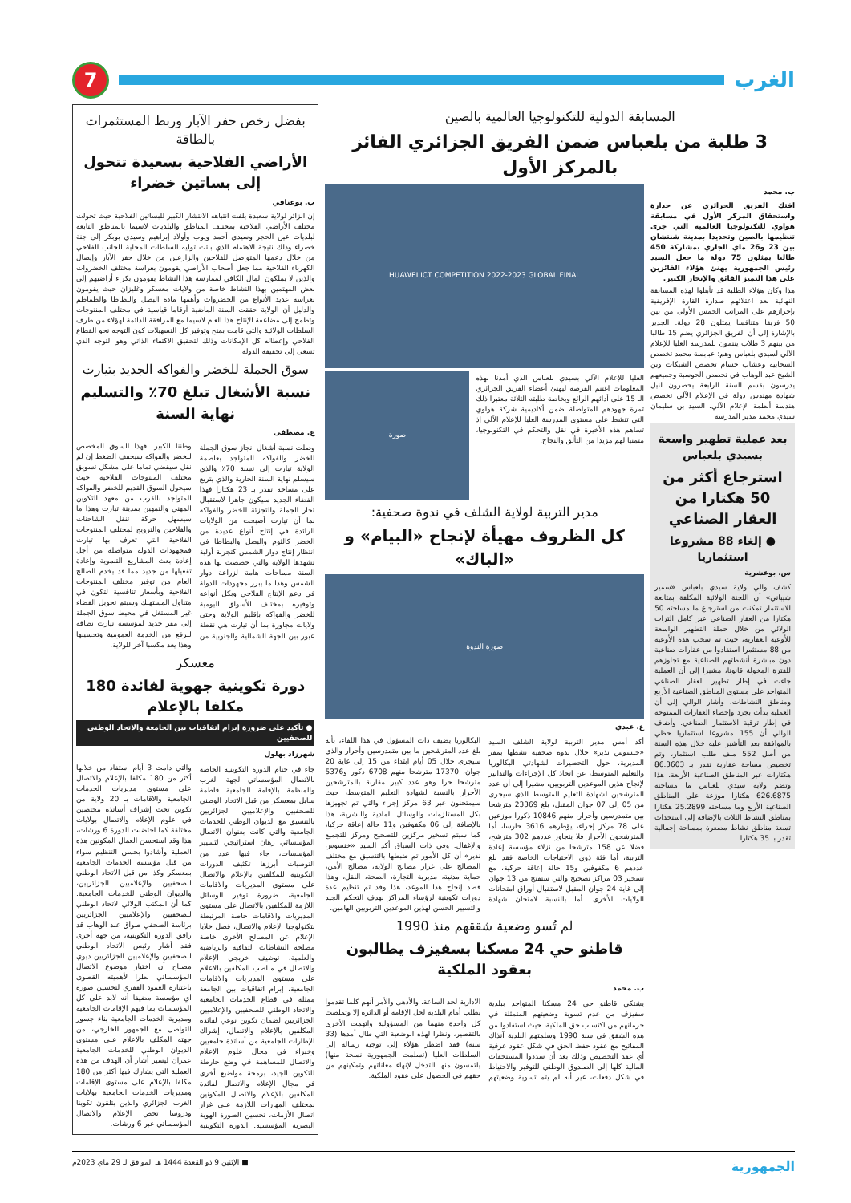الغرب
7
المسابقة الدولية للتكنولوجيا العالمية بالصين
3 طلبة من بلعباس ضمن الفريق الجزائري الفائز بالمركز الأول
ب. محمد
افتك الفريق الجزائري عن جدارة واستحقاق المركز الأول في مسابقة هواوي للتكنولوجيا العالمية التي جرى تنظيمها بالصين وتحديدا بمدينة شنتشان بين 23 و26 ماي الجاري بمشاركة 450 طالبا يمثلون 75 دولة ما جعل السيد رئيس الجمهورية يهنئ هؤلاء الفائزين على هذا التميز الفائق والإنجاز الكبير.
هذا وكان هؤلاء الطلبة قد تأهلوا لهذه المسابقة النهائية بعد اعتلائهم صدارة القارة الإفريقية بإحرازهم على المراتب الخمس الأولى من بين 50 فريقا متنافسا يمثلون 28 دولة. الجدير بالإشارة إلى أن الفريق الجزائري يضم 15 طالبا من بينهم 3 طلاب ينتمون للمدرسة العليا للإعلام الآلي لسيدي بلعباس وهم: عبابسة محمد تخصص السحابية وعشاب حسام تخصص الشبكات وبن الشيخ عبد الوهاب في تخصص الحوسبة وجميعهم يدرسون بقسم السنة الرابعة يحضرون لنيل شهادة مهندس دولة في الإعلام الآلي تخصص هندسة أنظمة الإعلام الآلي. السيد بن سليمان سيدي محمد مدير المدرسة
بعد عملية تطهير واسعة بسيدي بلعباس
استرجاع أكثر من 50 هكتارا من العقار الصناعي
● إلغاء 88 مشروعا استثماريا
س. بوعشرية
كشف والي ولاية سيدي بلعباس «سمير شيباني» أن اللجنة الولائية المكلفة بمتابعة الاستثمار تمكنت من استرجاع ما مساحته 50 هكتارا من العقار الصناعي عبر كامل التراب الولائي من خلال حملة التطهير الواسعة للأوعية العقارية، حيث تم سحب هذه الأوعية من 88 مستثمرا استفادوا من عقارات صناعية دون مباشرة أنشطتهم الصناعية مع تجاوزهم للفترة المخولة قانونا، مشيرا إلى أن العملية جاءت في إطار تطهير العقار الصناعي المتواجد على مستوى المناطق الصناعية الأربع ومناطق النشاطات. وأشار الوالي إلى أن العملية بدأت بجرد وإحصاء العقارات الممنوحة في إطار ترقية الاستثمار الصناعي. وأضاف الوالي أن 155 مشروعا استثماريا حظي بالموافقة بعد التأشير عليه خلال هذه السنة من أصل 552 ملف طلب استثمار، وتم تخصيص مساحة عقارية تقدر بـ 86.3603 هكتارات عبر المناطق الصناعية الأربعة. هذا وتضم ولاية سيدي بلعباس ما مساحته 626.6875 هكتارا موزعة على المناطق الصناعية الأربع وما مساحته 25.2899 هكتارا بمناطق النشاط الثلاث بالإضافة إلى استحداث تسعة مناطق نشاط مصغرة بمساحة إجمالية تقدر بـ 35 هكتارا.
HUAWEI ICT COMPETITION 2022-2023 GLOBAL FINAL
العليا للإعلام الآلي بسيدي بلعباس الذي أمدنا بهذه المعلومات اغتنم الفرصة ليهنئ أعضاء الفريق الجزائري الـ 15 على أدائهم الرائع وبخاصة طلبته الثلاثة معتبرا ذلك ثمرة جهودهم المتواصلة ضمن أكاديمية شركة هواوي التي تنشط على مستوى المدرسة العليا للإعلام الآلي إذ تساهم هذه الأخيرة في نقل والتحكم في التكنولوجيا، متمنيا لهم مزيدا من التألق والنجاح.
صورة
مدير التربية لولاية الشلف في ندوة صحفية:
كل الظروف مهيأة لإنجاح «البيام» و «الباك»
صورة الندوة
ع. عبدي
أكد أمس مدير التربية لولاية الشلف السيد «خنسوس نذير» خلال ندوة صحفية نشطها بمقر المديرية، حول التحضيرات لشهادتي البكالوريا والتعليم المتوسط، عن اتخاذ كل الإجراءات والتدابير لإنجاح هذين الموعدين التربويين، مشيرا إلى أن عدد المترشحين لشهادة التعليم المتوسط الذي سيجرى من 05 إلى 07 جوان المقبل، بلغ 23369 مترشحا بين متمدرسين وأحرار، منهم 10846 ذكورا موزعين على 78 مركز إجراء، يؤطرهم 3616 حارسا، أما المترشحون الأحرار فلا يتجاوز عددهم 302 مترشح، فضلا عن 158 مترشحا من نزلاء مؤسسة إعادة التربية، أما فئة ذوي الاحتياجات الخاصة فقد بلغ عددهم 6 مكفوفين و15 حالة إعاقة حركية، مع تسخير 03 مراكز تصحيح والتي ستفتح من 13 جوان إلى غاية 24 جوان المقبل لاستقبال أوراق امتحانات الولايات الأخرى. أما بالنسبة لامتحان شهادة البكالوريا يضيف ذات المسؤول في هذا اللقاء، بأنه بلغ عدد المترشحين ما بين متمدرسين وأحرار والذي سيجرى خلال 05 أيام ابتداء من 15 إلى غاية 20 جوان، 17370 مترشحا منهم 6708 ذكور و5376 مترشحا حرا وهو عدد كبير مقارنة بالمترشحين الأحرار بالنسبة لشهادة التعليم المتوسط، حيث سيمتحنون عبر 63 مركز إجراء والتي تم تجهيزها بكل المستلزمات والوسائل المادية والبشرية، هذا بالإضافة إلى 06 مكفوفين و11 حالة إعاقة حركيا، كما سيتم تسخير مركزين للتصحيح ومركز للتجميع والإغفال. وفي ذات السياق أكد السيد «خنسوس نذير» أن كل الأمور تم ضبطها بالتنسيق مع مختلف المصالح على غرار مصالح الولاية، مصالح الأمن، حماية مدنية، مديرية التجارة، الصحة، النقل، وهذا قصد إنجاح هذا الموعد، هذا وقد تم تنظيم عدة دورات تكوينية لرؤساء المراكز بهدف التحكم الجيد والتسيير الحسن لهذين الموعدين التربويين الهامين.
لم تُسو وضعية شققهم منذ 1990
قاطنو حي 24 مسكنا بسفيزف يطالبون بعقود الملكية
ب. محمد
يشتكي قاطنو حي 24 مسكنا المتواجد ببلدية سفيزف من عدم تسوية وضعيتهم المتمثلة في حرمانهم من اكتساب حق الملكية، حيث استفادوا من هذه الشقق في سنة 1990 وسلمتهم البلدية آنذاك المفاتيح مع عقود حفظ الحق في شكل عقود عرفية أي عقد التخصيص وذلك بعد أن سددوا المستحقات المالية كلها إلى الصندوق الوطني للتوفير والاحتياط في شكل دفعات، غير أنه لم يتم تسوية وضعيتهم الادارية لحد الساعة. والأدهى والأمر أنهم كلما تقدموا بطلب أمام البلدية لحل الإقامة أو الدائرة إلا وتملصت كل واحدة منهما من المسؤولية واتهمت الأخرى بالتقصير، ونظرا لهذه الوضعية التي طال أمدها (33 سنة) فقد اضطر هؤلاء إلى توجيه رسالة إلى السلطات العليا (تسلمت الجمهورية نسخة منها) يلتمسون منها التدخل لإنهاء معاناتهم وتمكينهم من حقهم في الحصول على عقود الملكية.
بفضل رخص حفر الآبار وربط المستثمرات بالطاقة
الأراضي الفلاحية بسعيدة تتحول إلى بساتين خضراء
ب. بوعنافي
إن الزائر لولاية سعيدة يلفت انتباهه الانتشار الكبير للبساتين الفلاحية حيث تحولت مختلف الأراضي الفلاحية بمختلف المناطق والبلديات لاسيما بالمناطق التابعة لبلديات عين الحجر وسيدي أحمد ويوب وأولاد إبراهيم وسيدي بوبكر إلى جنة خضراء وذلك نتيجة الاهتمام الذي باتت توليه السلطات المحلية للجانب الفلاحي من خلال دعمها المتواصل للفلاحين والزارعين من خلال حفر الآبار وإيصال الكهرباء الفلاحية مما جعل أصحاب الأراضي يقومون بغراسة مختلف الخضروات والذين لا يملكون المال الكافي لممارسة هذا النشاط يقومون بكراء أراضيهم إلى بعض المهتمين بهذا النشاط خاصة من ولايات معسكر وغليزان حيث يقومون بغراسة عديد الأنواع من الخضروات وأهمها مادة البصل والبطاطا والطماطم والدليل أن الولاية حققت السنة الماضية أرقاما قياسية في مختلف المنتوجات وتطمح إلى مضاعفة الإنتاج هذا العام لاسيما مع المرافقة الدائمة لهؤلاء من طرف السلطات الولائية والتي قامت بمنح وتوفير كل التسهيلات كون التوجه نحو القطاع الفلاحي وإعطائه كل الإمكانات وذلك لتحقيق الاكتفاء الذاتي وهو التوجه الذي تسعى إلى تحقيقه الدولة.
سوق الجملة للخضر والفواكه الجديد بتيارت
نسبة الأشغال تبلغ 70٪ والتسليم نهاية السنة
ع. مصطفى
وصلت نسبة أشغال انجاز سوق الجملة للخضر والفواكه المتواجد بعاصمة الولاية تيارت إلى نسبة 70٪ والذي سيسلم نهاية السنة الجارية والذي يتربع على مساحة تقدر بـ 23 هكتارا فهذا الفضاء الجديد سيكون جاهزا لاستقبال تجار الجملة والتجزئة للخضر والفواكه بما أن تيارت أصبحت من الولايات الرائدة في إنتاج أنواع عديدة من الخضر كالثوم والبصل والبطاطا في انتظار إنتاج دوار الشمس كتجربة أولية تشهدها الولاية والتي خصصت لها هذه السنة مساحات هامة لزراعة دوار الشمس وهذا ما يبرز مجهودات الدولة في دعم الإنتاج الفلاحي وبكل أنواعه وتوفيره بمختلف الأسواق اليومية للخضر والفواكه بإقليم الولاية وحتى ولايات مجاورة بما أن تيارت هي نقطة عبور بين الجهة الشمالية والجنوبية من وطننا الكبير. فهذا السوق المخصص للخضر والفواكه سيخفف الضغط إن لم نقل سيقضي تماما على مشكل تسويق مختلف المنتوجات الفلاحية حيث سيحول السوق القديم للخضر والفواكه المتواجد بالقرب من معهد التكوين المهني والتمهين بمدينة تيارت وهذا ما سيسهل حركة تنقل الشاحنات والفلاحين والترويج لمختلف المنتوجات الفلاحية التي تعرف بها تيارت فمجهودات الدولة متواصلة من أجل إعادة بعث المشاريع التنموية وإعادة تفعيلها من جديد مما قد يخدم الصالح العام من توفير مختلف المنتوجات الفلاحية وبأسعار تنافسية لتكون في متناول المستهلك وسيتم تحويل الفضاء غير المستغل في محيط سوق الجملة إلى مقر جديد لمؤسسة تيارت نظافة للرفع من الخدمة العمومية وتحسينها وهذا يعد مكسبا آخر للولاية.
معسكر
دورة تكوينية جهوية لفائدة 180 مكلفا بالإعلام
● تأكيد على ضرورة إبرام اتفاقيات بين الجامعة والاتحاد الوطني للصحفيين
شهرزاد بهلول
جاء في ختام الدورة التكوينية الخاصة بالاتصال المؤسساتي لجهة الغرب والمنظمة بالإقامة الجامعية فاطمة سايل بمعسكر من قبل الاتحاد الوطني للصحفيين والإعلاميين الجزائريين بالتنسيق مع الديوان الوطني للخدمات الجامعية والتي كانت بعنوان الاتصال المؤسساتي رهان استراتيجي لتسيير المؤسسات، جاء فيها عدد من التوصيات أبرزها تكثيف الدورات التكوينية للمكلفين بالإعلام والاتصال على مستوى المديريات والاقامات الجامعية، ضرورة توفير الوسائل اللازمة للمكلفين بالاتصال على مستوى المديريات والاقامات خاصة المرتبطة بتكنولوجيا الإعلام والاتصال، فصل خلايا الإعلام عن المصالح الأخرى خاصة مصلحة النشاطات الثقافية والرياضية والعلمية، توظيف خريجي الإعلام والاتصال في مناصب المكلفين بالاعلام على مستوى المديريات والاقامات الجامعية، إبرام اتفاقيات بين الجامعة ممثلة في قطاع الخدمات الجامعية والاتحاد الوطني للصحفيين والإعلاميين الجزائريين لضمان تكوين نوعي لفائدة المكلفين بالإعلام والاتصال، إشراك الإطارات الجامعية من أساتذة جامعيين وخبراء في مجال علوم الإعلام والاتصال للمساهمة في وضع خارطة للتكوين الجيد، برمجة مواضيع أخرى في مجال الإعلام والاتصال لفائدة المكلفين بالإعلام والاتصال المكونين بمختلف المهارات اللازمة على غرار اتصال الأزمات، تحسين الصورة الهوية البصرية المؤسسية. الدورة التكوينية والتي دامت 3 أيام استفاد من خلالها أكثر من 180 مكلفا بالإعلام والاتصال على مستوى مديريات الخدمات الجامعية والاقامات بـ 20 ولاية من تكوين تحت إشراف أساتذة مختصين في علوم الإعلام والاتصال بولايات مختلفة كما احتضنت الدورة 6 ورشات، هذا وقد استحسن العمال المكونين هذه العملية وأشادوا بحسن التنظيم سواء من قبل مؤسسة الخدمات الجامعية بمعسكر وكذا من قبل الاتحاد الوطني للصحفيين والإعلاميين الجزائريين، والديوان الوطني للخدمات الجامعية. كما أن المكتب الولائي لاتحاد الوطني للصحفيين والإعلاميين الجزائريين برئاسة الصحفي صواق عبد الوهاب قد رافق الدورة التكوينية، من جهة أخرى فقد أشار رئيس الاتحاد الوطني للصحفيين والإعلاميين الجزائريين ديوي مصباح أن اختيار موضوع الاتصال المؤسساتي نظرا لأهميته القصوى باعتباره العمود الفقري لتحسين صورة اي مؤسسة مضيفا أنه لابد على كل المؤسسات بما فيهم الإقامات الجامعية ومديرية الخدمات الجامعية بناء جسور التواصل مع الجمهور الخارجي، من جهته المكلف بالإعلام على مستوى الديوان الوطني للخدمات الجامعية عمران ليسير أشار أن الهدف من هذه العملية التي يشارك فيها أكثر من 180 مكلفا بالإعلام على مستوى الإقامات ومديريات الخدمات الجامعية بولايات الغرب الجزائري والذين يتلقون تكوينا ودروسا تخص الإعلام والاتصال المؤسساتي عبر 6 ورشات.
الجمهورية ■ الإثنين 9 ذو القعدة 1444 هـ الموافق لـ 29 ماي 2023م